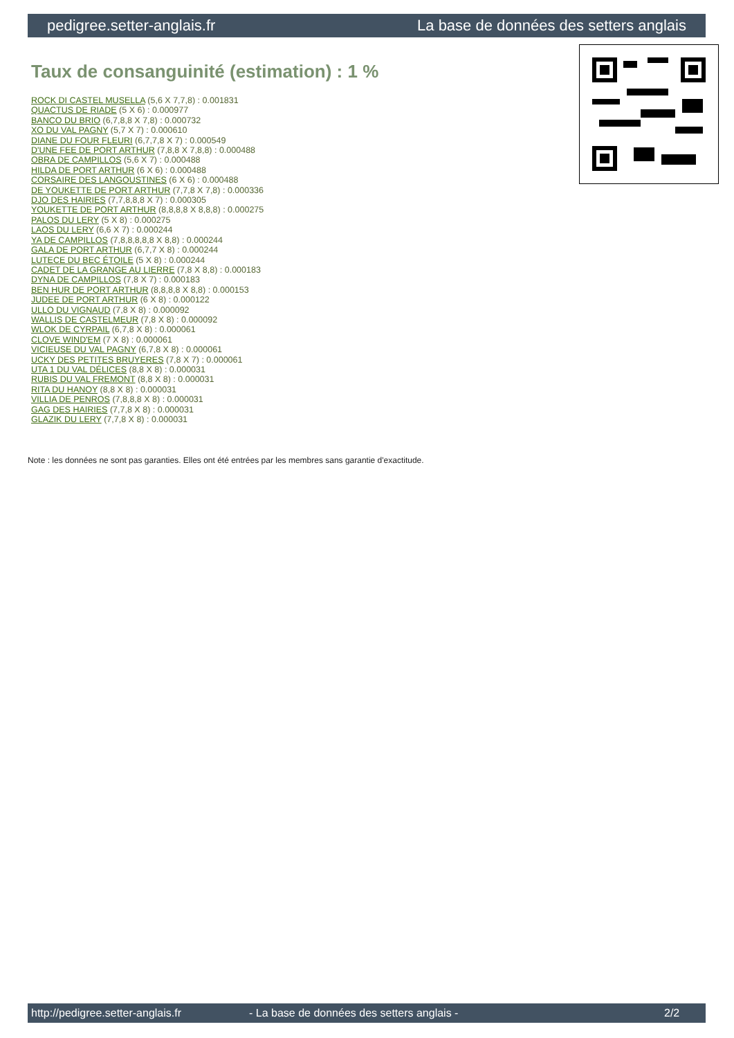pedigree.setter-anglais.fr La base de données des setters anglais
Taux de consanguinité (estimation) : 1 %
ROCK DI CASTEL MUSELLA (5,6 X 7,7,8) : 0.001831
QUACTUS DE RIADE (5 X 6) : 0.000977
BANCO DU BRIO (6,7,8,8 X 7,8) : 0.000732
XO DU VAL PAGNY (5,7 X 7) : 0.000610
DIANE DU FOUR FLEURI (6,7,7,8 X 7) : 0.000549
D'UNE FEE DE PORT ARTHUR (7,8,8 X 7,8,8) : 0.000488
OBRA DE CAMPILLOS (5,6 X 7) : 0.000488
HILDA DE PORT ARTHUR (6 X 6) : 0.000488
CORSAIRE DES LANGOUSTINES (6 X 6) : 0.000488
DE YOUKETTE DE PORT ARTHUR (7,7,8 X 7,8) : 0.000336
DJO DES HAIRIES (7,7,8,8,8 X 7) : 0.000305
YOUKETTE DE PORT ARTHUR (8,8,8,8 X 8,8,8) : 0.000275
PALOS DU LERY (5 X 8) : 0.000275
LAOS DU LERY (6,6 X 7) : 0.000244
YA DE CAMPILLOS (7,8,8,8,8,8 X 8,8) : 0.000244
GALA DE PORT ARTHUR (6,7,7 X 8) : 0.000244
LUTECE DU BEC ÉTOILE (5 X 8) : 0.000244
CADET DE LA GRANGE AU LIERRE (7,8 X 8,8) : 0.000183
DYNA DE CAMPILLOS (7,8 X 7) : 0.000183
BEN HUR DE PORT ARTHUR (8,8,8,8 X 8,8) : 0.000153
JUDEE DE PORT ARTHUR (6 X 8) : 0.000122
ULLO DU VIGNAUD (7,8 X 8) : 0.000092
WALLIS DE CASTELMEUR (7,8 X 8) : 0.000092
WLOK DE CYRPAIL (6,7,8 X 8) : 0.000061
CLOVE WIND'EM (7 X 8) : 0.000061
VICIEUSE DU VAL PAGNY (6,7,8 X 8) : 0.000061
UCKY DES PETITES BRUYERES (7,8 X 7) : 0.000061
UTA 1 DU VAL DÉLICES (8,8 X 8) : 0.000031
RUBIS DU VAL FREMONT (8,8 X 8) : 0.000031
RITA DU HANOY (8,8 X 8) : 0.000031
VILLIA DE PENROS (7,8,8,8 X 8) : 0.000031
GAG DES HAIRIES (7,7,8 X 8) : 0.000031
GLAZIK DU LERY (7,7,8 X 8) : 0.000031
Note : les données ne sont pas garanties. Elles ont été entrées par les membres sans garantie d'exactitude.
http://pedigree.setter-anglais.fr - La base de données des setters anglais - 2/2